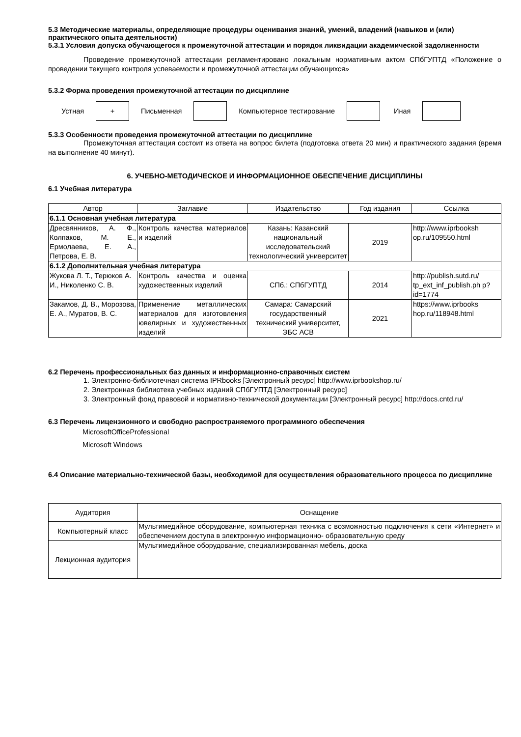5.3 Методические материалы, определяющие процедуры оценивания знаний, умений, владений (навыков и (или) практического опыта деятельности)
5.3.1 Условия допуска обучающегося к промежуточной аттестации и порядок ликвидации академической задолженности
Проведение промежуточной аттестации регламентировано локальным нормативным актом СПбГУПТД «Положение о проведении текущего контроля успеваемости и промежуточной аттестации обучающихся»
5.3.2 Форма проведения промежуточной аттестации по дисциплине
Устная
+
Письменная Компьютерное тестирование Иная
5.3.3 Особенности проведения промежуточной аттестации по дисциплине
Промежуточная аттестация состоит из ответа на вопрос билета (подготовка ответа 20 мин) и практического задания (время на выполнение 40 минут).
6. УЧЕБНО-МЕТОДИЧЕСКОЕ И ИНФОРМАЦИОННОЕ ОБЕСПЕЧЕНИЕ ДИСЦИПЛИНЫ
6.1 Учебная литература
| Автор | Заглавие | Издательство | Год издания | Ссылка |
| --- | --- | --- | --- | --- |
| 6.1.1 Основная учебная литература | | | | |
| Дресвянников, А. Ф., Колпаков, М. Е., Ермолаева, Е. А., Петрова, Е. В. | Контроль качества материалов и изделий | Казань: Казанский национальный исследовательский технологический университет | 2019 | http://www.iprbooksh op.ru/109550.html |
| 6.1.2 Дополнительная учебная литература | | | | |
| Жукова Л. Т., Терюков А. И., Николенко С. В. | Контроль качества и оценка художественных изделий | СПб.: СПбГУПТД | 2014 | http://publish.sutd.ru/ tp_ext_inf_publish.ph p?id=1774 |
| Закамов, Д. В., Морозова, Е. А., Муратов, В. С. | Применение металлических материалов для изготовления ювелирных и художественных изделий | Самара: Самарский государственный технический университет, ЭБС АСВ | 2021 | https://www.iprbooks hop.ru/118948.html |
6.2 Перечень профессиональных баз данных и информационно-справочных систем
1. Электронно-библиотечная система IPRbooks [Электронный ресурс] http://www.iprbookshop.ru/
2. Электронная библиотека учебных изданий СПбГУПТД [Электронный ресурс]
3. Электронный фонд правовой и нормативно-технической документации [Электронный ресурс] http://docs.cntd.ru/
6.3 Перечень лицензионного и свободно распространяемого программного обеспечения
MicrosoftOfficeProfessional
Microsoft Windows
6.4 Описание материально-технической базы, необходимой для осуществления образовательного процесса по дисциплине
| Аудитория | Оснащение |
| --- | --- |
| Компьютерный класс | Мультимедийное оборудование, компьютерная техника с возможностью подключения к сети «Интернет» и обеспечением доступа в электронную информационно- образовательную среду |
| Лекционная аудитория | Мультимедийное оборудование, специализированная мебель, доска |